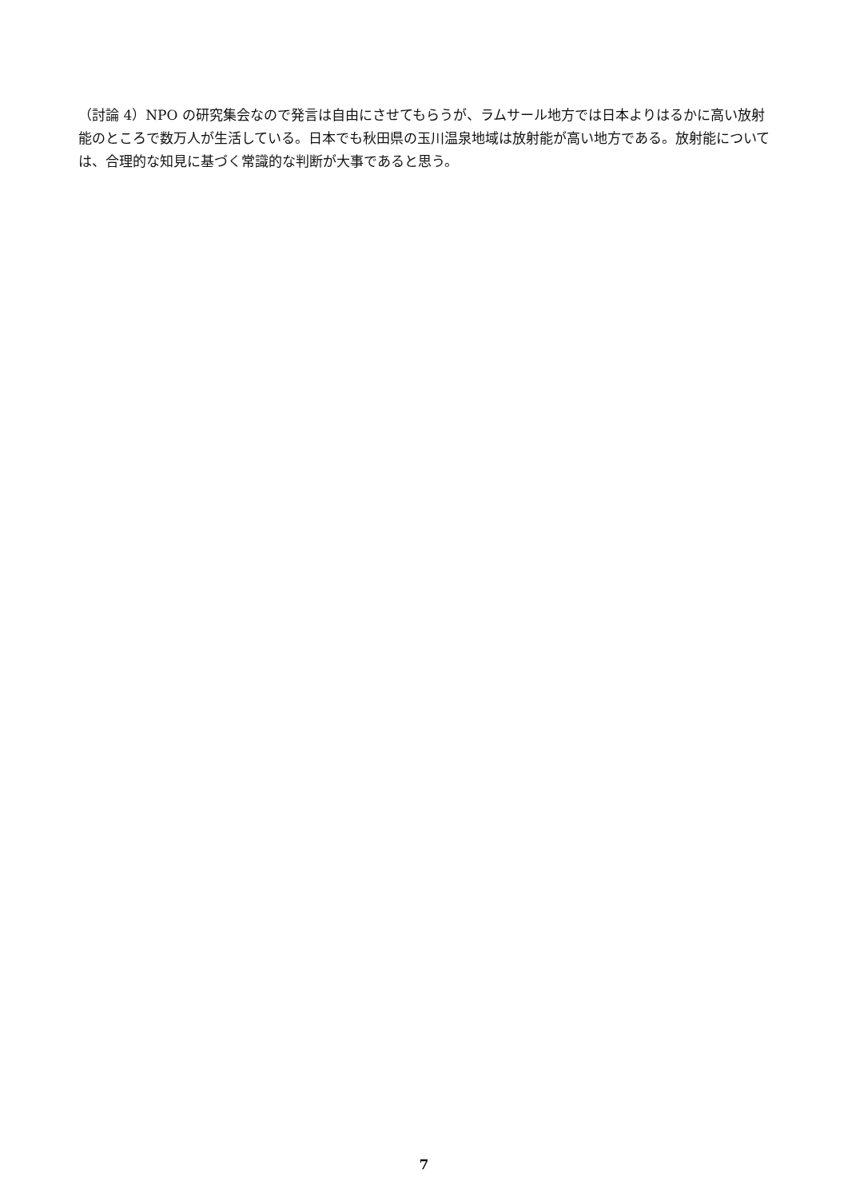（討論 4）NPO の研究集会なので発言は自由にさせてもらうが、ラムサール地方では日本よりはるかに高い放射能のところで数万人が生活している。日本でも秋田県の玉川温泉地域は放射能が高い地方である。放射能については、合理的な知見に基づく常識的な判断が大事であると思う。
7